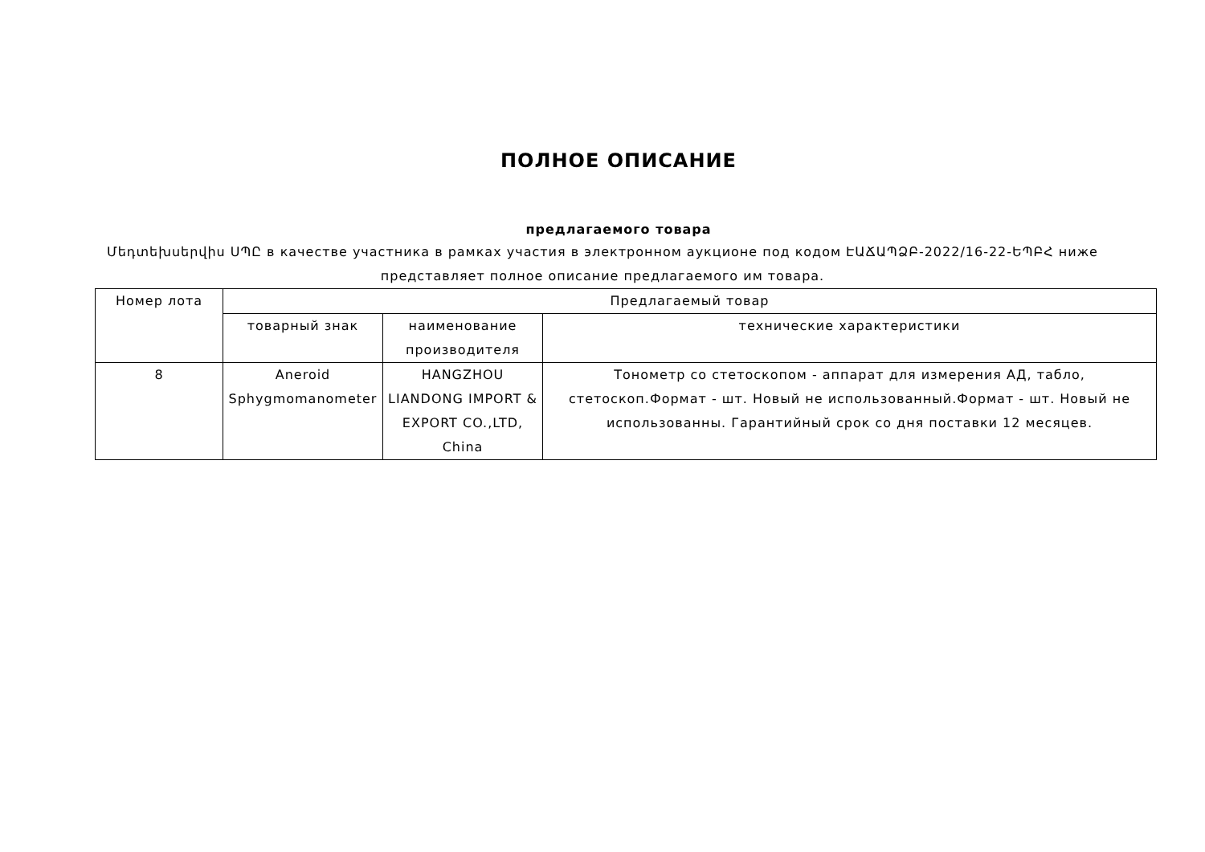ПОЛНОЕ ОПИСАНИЕ
предлагаемого товара
Մեդտեխսերվիս ՍՊԸ в качестве участника в рамках участия в электронном аукционе под кодом ԷԱՃԱՊՁԲ-2022/16-22-ԵՊԲՀ ниже представляет полное описание предлагаемого им товара.
| Номер лота | Предлагаемый товар | | |
| --- | --- | --- | --- |
| | товарный знак | наименование производителя | технические характеристики |
| 8 | Aneroid Sphygmomanometer | HANGZHOU LIANDONG IMPORT & EXPORT CO.,LTD, China | Тонометр со стетоскопом - аппарат для измерения АД, табло, стетоскоп.Формат - шт. Новый не использованный.Формат - шт. Новый не использованны. Гарантийный срок со дня поставки 12 месяцев. |